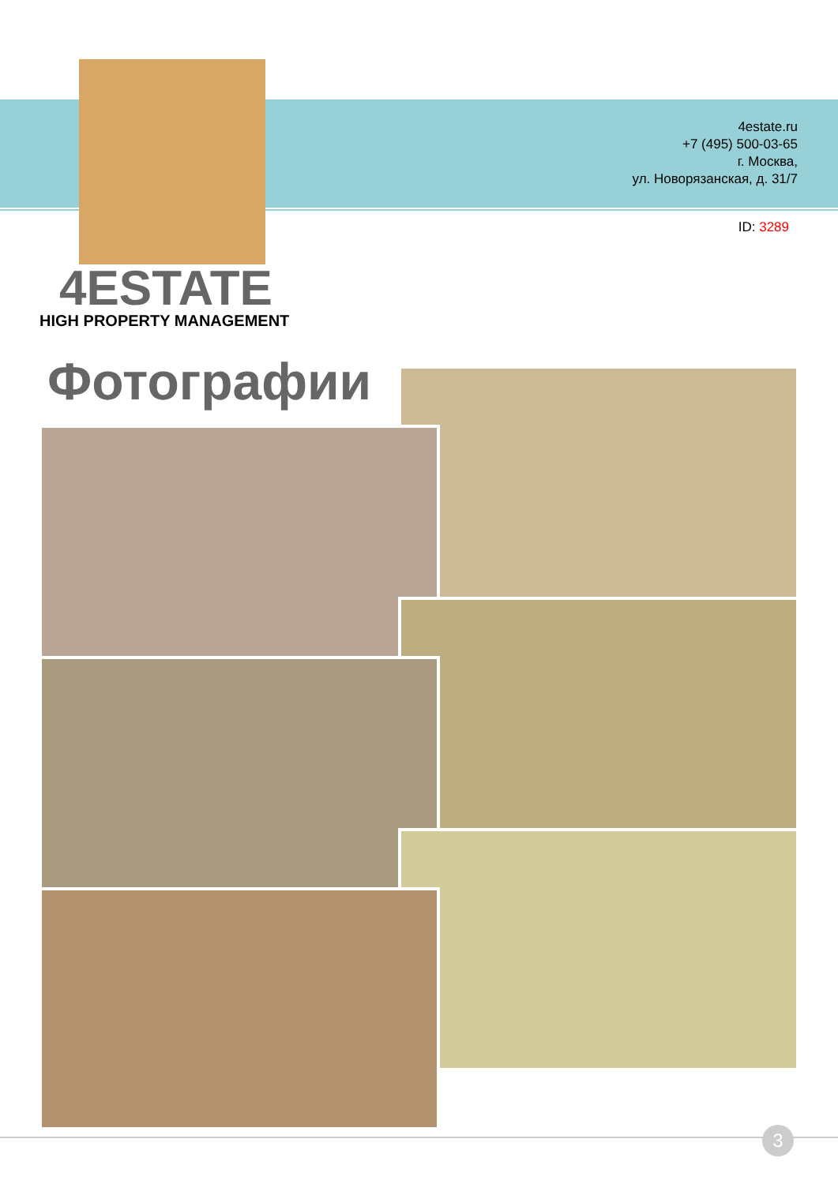4estate.ru
+7 (495) 500-03-65
г. Москва,
ул. Новорязанская, д. 31/7
ID: 3289
4ESTATE
HIGH PROPERTY MANAGEMENT
Фотографии
3